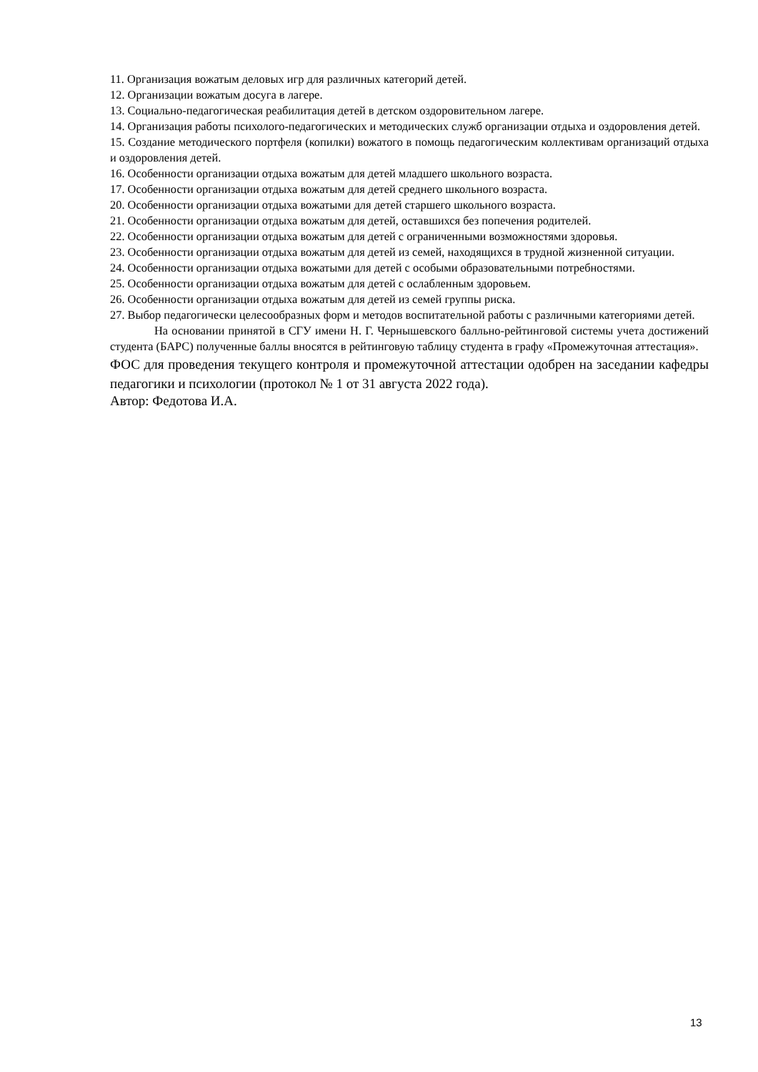11. Организация вожатым деловых игр для различных категорий детей.
12. Организации вожатым досуга в лагере.
13. Социально-педагогическая реабилитация детей в детском оздоровительном лагере.
14. Организация работы психолого-педагогических и методических служб организации отдыха и оздоровления детей.
15. Создание методического портфеля (копилки) вожатого в помощь педагогическим коллективам организаций отдыха и оздоровления детей.
16. Особенности организации отдыха вожатым для детей младшего школьного возраста.
17. Особенности организации отдыха вожатым для детей среднего школьного возраста.
20. Особенности организации отдыха вожатыми для детей старшего школьного возраста.
21. Особенности организации отдыха вожатым для детей, оставшихся без попечения родителей.
22. Особенности организации отдыха вожатым для детей с ограниченными возможностями здоровья.
23. Особенности организации отдыха вожатым для детей из семей, находящихся в трудной жизненной ситуации.
24. Особенности организации отдыха вожатыми для детей с особыми образовательными потребностями.
25. Особенности организации отдыха вожатым для детей с ослабленным здоровьем.
26. Особенности организации отдыха вожатым для детей из семей группы риска.
27. Выбор педагогически целесообразных форм и методов воспитательной работы с различными категориями детей.
На основании принятой в СГУ имени Н. Г. Чернышевского балльно-рейтинговой системы учета достижений студента (БАРС) полученные баллы вносятся в рейтинговую таблицу студента в графу «Промежуточная аттестация».
ФОС для проведения текущего контроля и промежуточной аттестации одобрен на заседании кафедры педагогики и психологии (протокол № 1 от 31 августа 2022 года).
Автор: Федотова И.А.
13